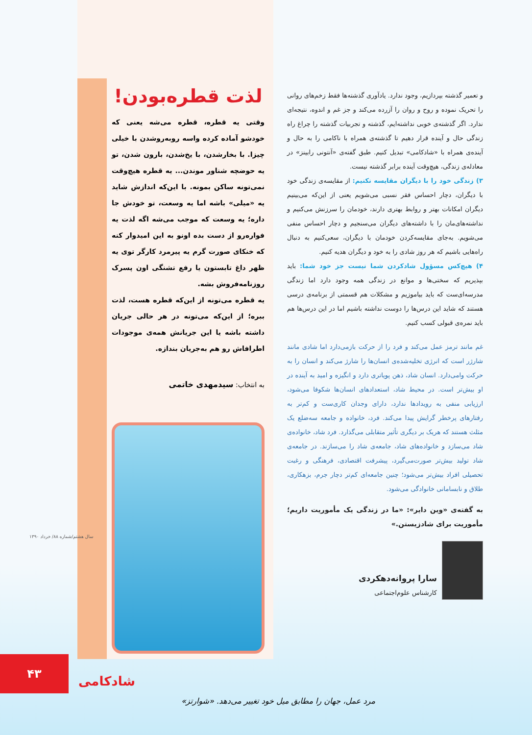و تعمیر گذشته بپردازیم، وجود ندارد. یادآوری گذشته‌ها فقط زخم‌های روانی را تحریک نموده و روح و روان را آزرده می‌کند و جز غم و اندوه، نتیجه‌ای ندارد. اگر گذشته‌ی خوبی نداشته‌ایم، گذشته و تجربیات گذشته را چراغ راه زندگی حال و آینده قرار دهیم تا گذشته‌ی همراه با ناکامی را به حال و آینده‌ی همراه با «شادکامی» تبدیل کنیم. طبق گفته‌ی «آنتونی رابینز» در معادله‌ی زندگی، هیچ‌وقت آینده برابر گذشته نیست.
۳) زندگی خود را با دیگران مقایسه نکنیم: از مقایسه‌ی زندگی خود با دیگران، دچار احساس فقر نسبی می‌شویم یعنی از این‌که می‌بینیم دیگران امکانات بهتر و روابط بهتری دارند، خودمان را سرزنش می‌کنیم و نداشته‌های‌مان را با داشته‌های دیگران می‌سنجیم و دچار احساس منفی می‌شویم. به‌جای مقایسه‌کردن خودمان با دیگران، سعی‌کنیم به دنبال راه‌هایی باشیم که هر روز شادی را به خود و دیگران هدیه کنیم.
۴) هیچ‌کس مسؤول شادکردن شما نیست جز خود شما: باید بپذیریم که سختی‌ها و موانع در زندگی همه وجود دارد اما زندگی مدرسه‌ای‌ست که باید بیاموزیم و مشکلات هم قسمتی از برنامه‌ی درسی هستند که شاید این درس‌ها را دوست نداشته باشیم اما در این درس‌ها هم باید نمره‌ی قبولی کسب کنیم.
غم مانند ترمز عمل می‌کند و فرد را از حرکت بازمی‌دارد اما شادی مانند شارژر است که انرژی تخلیه‌شده‌ی انسان‌ها را شارژ می‌کند و انسان را به حرکت وامی‌دارد. انسان شاد، ذهن پویاتری دارد و انگیزه و امید به آینده در او بیش‌تر است. در محیط شاد، استعدادهای انسان‌ها شکوفا می‌شود، ارزیابی منفی به رویدادها ندارد، دارای وجدان کاری‌ست و کم‌تر به رفتارهای پرخطر گرایش پیدا می‌کند. فرد، خانواده و جامعه سه‌ضلع یک مثلث هستند که هریک بر دیگری تأثیر متقابلی می‌گذارد. فرد شاد، خانواده‌ی شاد می‌سازد و خانواده‌های شاد، جامعه‌ی شاد را می‌سازند. در جامعه‌ی شاد تولید بیش‌تر صورت‌می‌گیرد، پیشرفت اقتصادی، فرهنگی و رغبت تحصیلی افراد بیش‌تر می‌شود؛ چنین جامعه‌ای کم‌تر دچار جرم، بزهکاری، طلاق و نابسامانی خانوادگی می‌شود.
به گفته‌ی «وین دایر»: «ما در زندگی یک مأموریت داریم؛ مأموریت برای شادزیستن.»
سارا پروانه‌دهکردی
کارشناس علوم‌اجتماعی
لذت قطره‌بودن!
وقتی یه قطره، قطره می‌شه یعنی که خودشو آماده کرده واسه روبه‌روشدن با خیلی چیزا. با بخارشدن، با یخ‌شدن، بارون شدن، تو یه حوضچه شناور موندن... یه قطره هیچ‌وقت نمی‌تونه ساکن بمونه. با این‌که اندازش شاید یه «میلی» باشه اما یه وسعت، تو خودش جا داره؛ یه وسعت که موجب می‌شه اگه لذت یه فواره‌رو از دست بده اونو به این امیدوار کنه که خنکای صورت گرم یه پیرمرد کارگر توی یه ظهر داغ تابستون یا رفع تشنگی اون پسرک روزنامه‌فروش بشه.
یه قطره می‌تونه از این‌که قطره هست، لذت ببره؛ از این‌که می‌تونه در هر حالی جریان داشته باشه یا این جریانش همه‌ی موجودات اطرافاش رو هم به‌جریان بندازه.
به انتخاب: سیدمهدی خاتمی
مرد عمل، جهان را مطابق میل خود تغییر می‌دهد. «شوارتز»
۴۳ شادکامی
سال هشتم/شماره ۸۸/ خرداد ۱۳۹۰